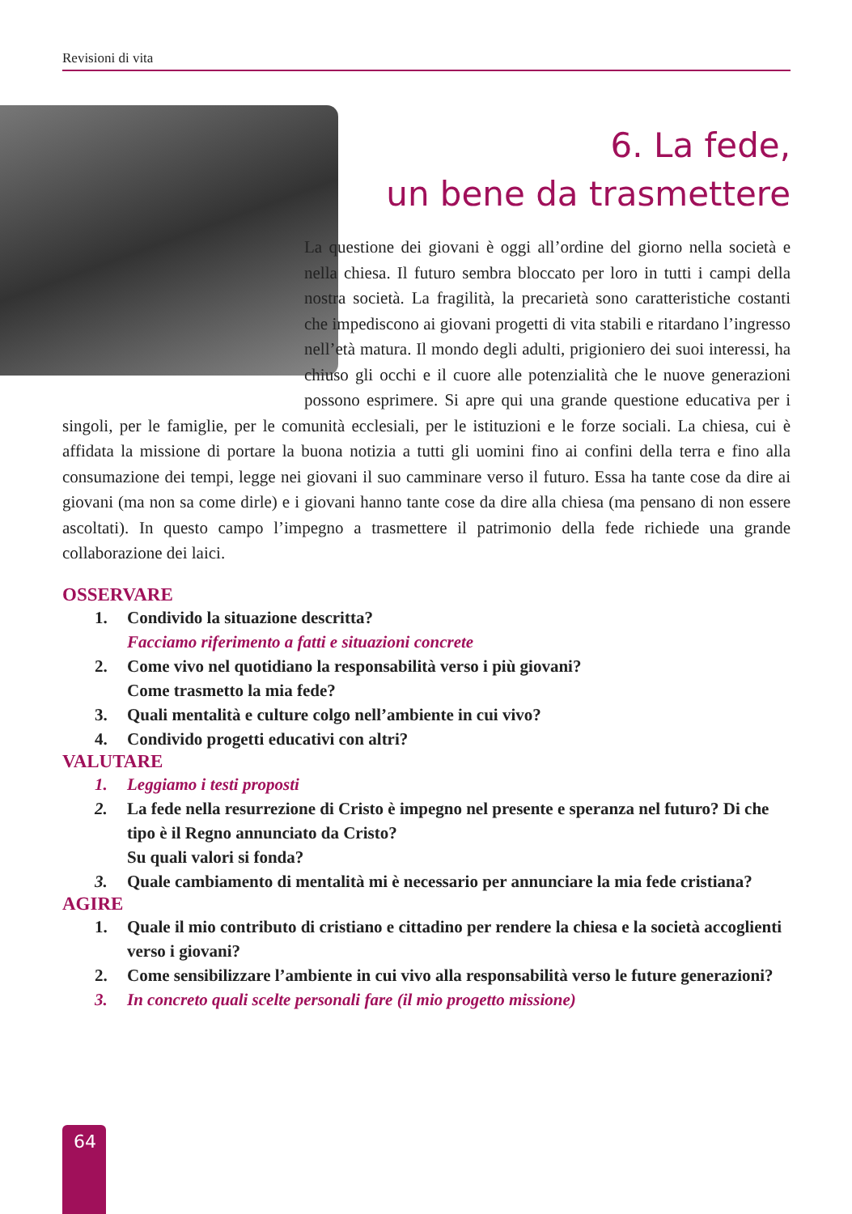Revisioni di vita
6. La fede,
un bene da trasmettere
La questione dei giovani è oggi all’ordine del giorno nella società e nella chiesa. Il futuro sembra bloccato per loro in tutti i campi della nostra società. La fragilità, la precarietà sono caratteristiche costanti che impediscono ai giovani progetti di vita stabili e ritardano l’ingresso nell’età matura. Il mondo degli adulti, prigioniero dei suoi interessi, ha chiuso gli occhi e il cuore alle potenzialità che le nuove generazioni possono esprimere. Si apre qui una grande questione educativa per i singoli, per le famiglie, per le comunità ecclesiali, per le istituzioni e le forze sociali. La chiesa, cui è affidata la missione di portare la buona notizia a tutti gli uomini fino ai confini della terra e fino alla consumazione dei tempi, legge nei giovani il suo camminare verso il futuro. Essa ha tante cose da dire ai giovani (ma non sa come dirle) e i giovani hanno tante cose da dire alla chiesa (ma pensano di non essere ascoltati). In questo campo l’impegno a trasmettere il patrimonio della fede richiede una grande collaborazione dei laici.
OSSERVARE
1. Condivido la situazione descritta?
Facciamo riferimento a fatti e situazioni concrete
2. Come vivo nel quotidiano la responsabilità verso i più giovani?
Come trasmetto la mia fede?
3. Quali mentalità e culture colgo nell’ambiente in cui vivo?
4. Condivido progetti educativi con altri?
VALUTARE
1. Leggiamo i testi proposti
2. La fede nella resurrezione di Cristo è impegno nel presente e speranza nel futuro? Di che tipo è il Regno annunciato da Cristo?
Su quali valori si fonda?
3. Quale cambiamento di mentalità mi è necessario per annunciare la mia fede cristiana?
AGIRE
1. Quale il mio contributo di cristiano e cittadino per rendere la chiesa e la società accoglienti verso i giovani?
2. Come sensibilizzare l’ambiente in cui vivo alla responsabilità verso le future generazioni?
3. In concreto quali scelte personali fare (il mio progetto missione)
64